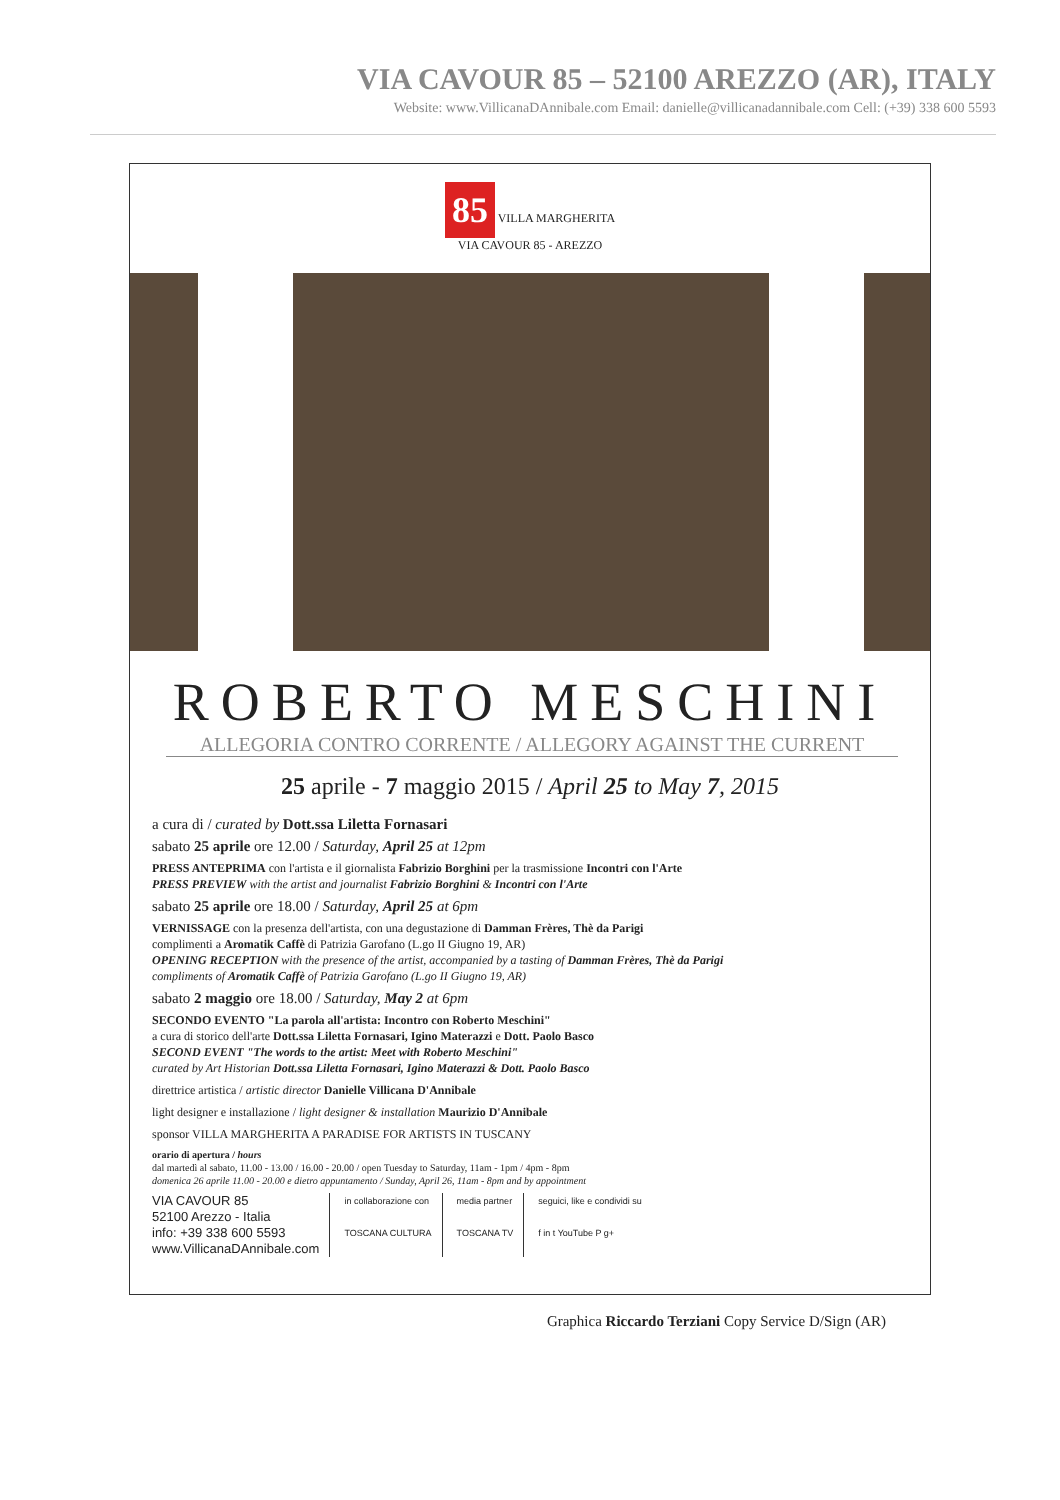VIA CAVOUR 85 – 52100 AREZZO (AR), ITALY
Website: www.VillicanaDAnnibale.com Email: danielle@villicanadannibale.com Cell: (+39) 338 600 5593
85 VILLA MARGHERITA
VIA CAVOUR 85 - AREZZO
ROBERTO MESCHINI
ALLEGORIA CONTRO CORRENTE / ALLEGORY AGAINST THE CURRENT
25 aprile - 7 maggio 2015 / April 25 to May 7, 2015
a cura di / curated by Dott.ssa Liletta Fornasari
sabato 25 aprile ore 12.00 / Saturday, April 25 at 12pm
PRESS ANTEPRIMA con l'artista e il giornalista Fabrizio Borghini per la trasmissione Incontri con l'Arte
PRESS PREVIEW with the artist and journalist Fabrizio Borghini & Incontri con l'Arte
sabato 25 aprile ore 18.00 / Saturday, April 25 at 6pm
VERNISSAGE con la presenza dell'artista, con una degustazione di Damman Frères, Thè da Parigi
complimenti a Aromatik Caffè di Patrizia Garofano (L.go II Giugno 19, AR)
OPENING RECEPTION with the presence of the artist, accompanied by a tasting of Damman Frères, Thè da Parigi
compliments of Aromatik Caffè of Patrizia Garofano (L.go II Giugno 19, AR)
sabato 2 maggio ore 18.00 / Saturday, May 2 at 6pm
SECONDO EVENTO "La parola all'artista: Incontro con Roberto Meschini"
a cura di storico dell'arte Dott.ssa Liletta Fornasari, Igino Materazzi e Dott. Paolo Basco
SECOND EVENT "The words to the artist: Meet with Roberto Meschini"
curated by Art Historian Dott.ssa Liletta Fornasari, Igino Materazzi & Dott. Paolo Basco
direttrice artistica / artistic director Danielle Villicana D'Annibale
light designer e installazione / light designer & installation Maurizio D'Annibale
sponsor VILLA MARGHERITA A PARADISE FOR ARTISTS IN TUSCANY
orario di apertura / hours
dal martedì al sabato, 11.00 - 13.00 / 16.00 - 20.00 / open Tuesday to Saturday, 11am - 1pm / 4pm - 8pm
domenica 26 aprile 11.00 - 20.00 e dietro appuntamento / Sunday, April 26, 11am - 8pm and by appointment
VIA CAVOUR 85
52100 Arezzo - Italia
info: +39 338 600 5593
www.VillicanaDAnnibale.com
in collaborazione con
TOSCANA CULTURA
media partner
TOSCANA TV
seguici, like e condividi su
f in t YouTube P g+
Graphica Riccardo Terziani Copy Service D/Sign (AR)